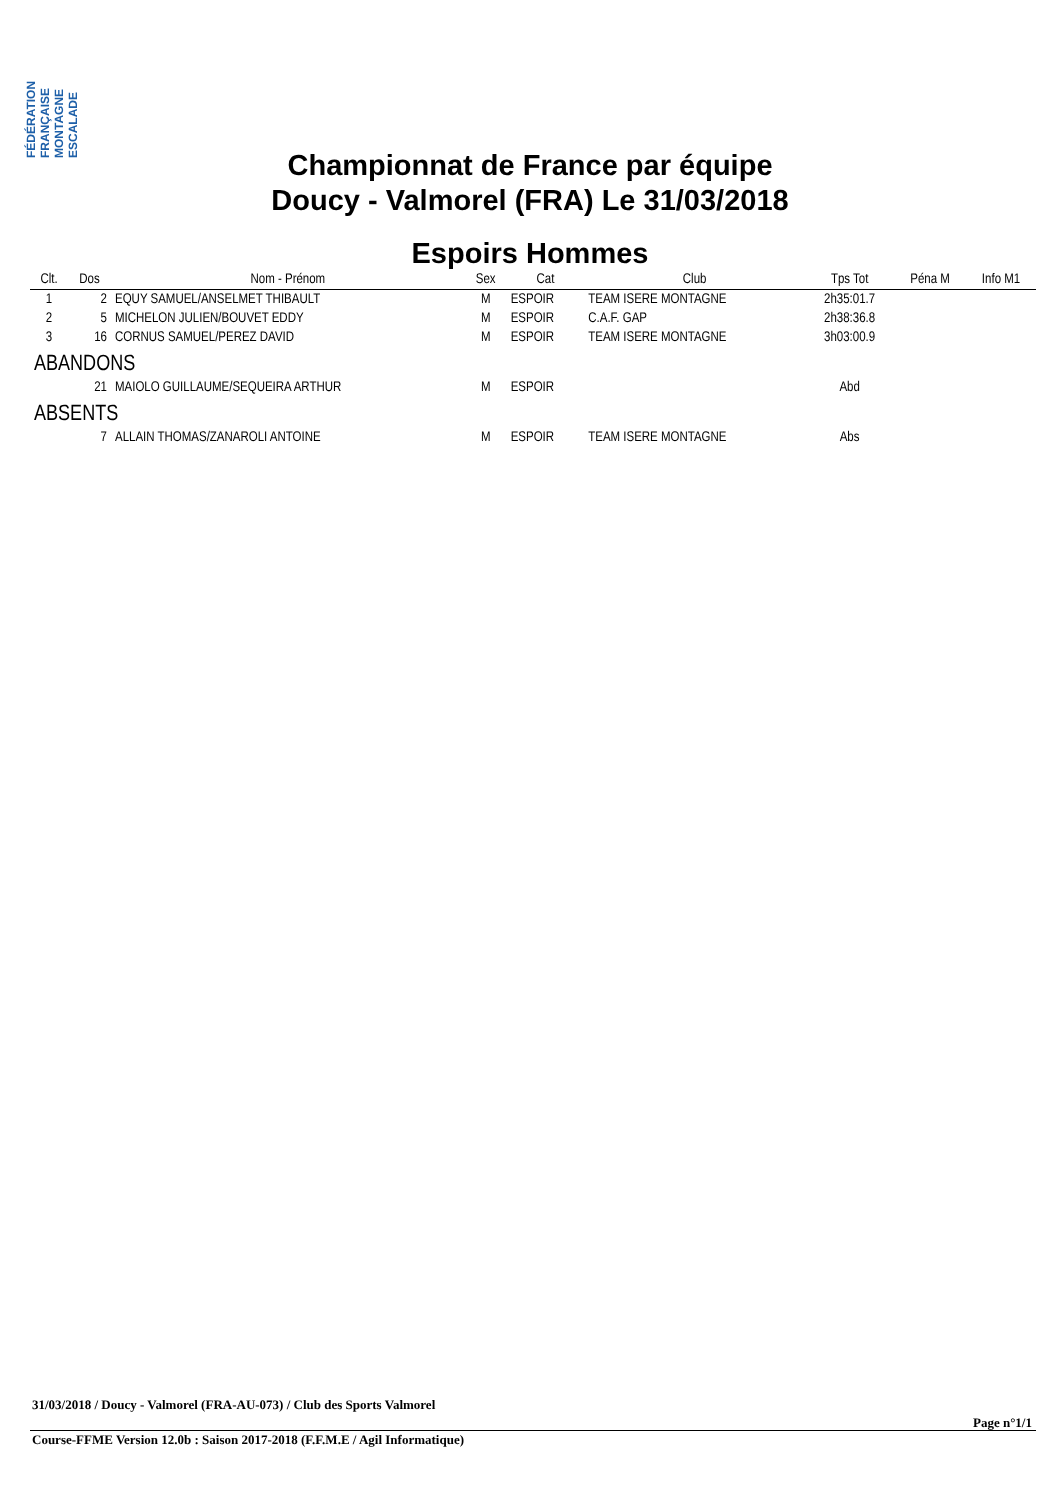FÉDÉRATION FRANÇAISE MONTAGNE ESCALADE
Championnat de France par équipe
Doucy - Valmorel (FRA) Le 31/03/2018
Espoirs Hommes
| Clt. | Dos | Nom - Prénom | Sex | Cat | Club | Tps Tot | Péna M | Info M1 |
| --- | --- | --- | --- | --- | --- | --- | --- | --- |
| 1 | 2 | EQUY SAMUEL/ANSELMET THIBAULT | M | ESPOIR | TEAM ISERE MONTAGNE | 2h35:01.7 | | |
| 2 | 5 | MICHELON JULIEN/BOUVET EDDY | M | ESPOIR | C.A.F. GAP | 2h38:36.8 | | |
| 3 | 16 | CORNUS SAMUEL/PEREZ DAVID | M | ESPOIR | TEAM ISERE MONTAGNE | 3h03:00.9 | | |
| ABANDONS | | | | | | | | |
| | 21 | MAIOLO GUILLAUME/SEQUEIRA ARTHUR | M | ESPOIR | | Abd | | |
| ABSENTS | | | | | | | | |
| | 7 | ALLAIN THOMAS/ZANAROLI ANTOINE | M | ESPOIR | TEAM ISERE MONTAGNE | Abs | | |
31/03/2018 / Doucy - Valmorel (FRA-AU-073) / Club des Sports Valmorel
Page n°1/1
Course-FFME Version 12.0b : Saison 2017-2018 (F.F.M.E / Agil Informatique)